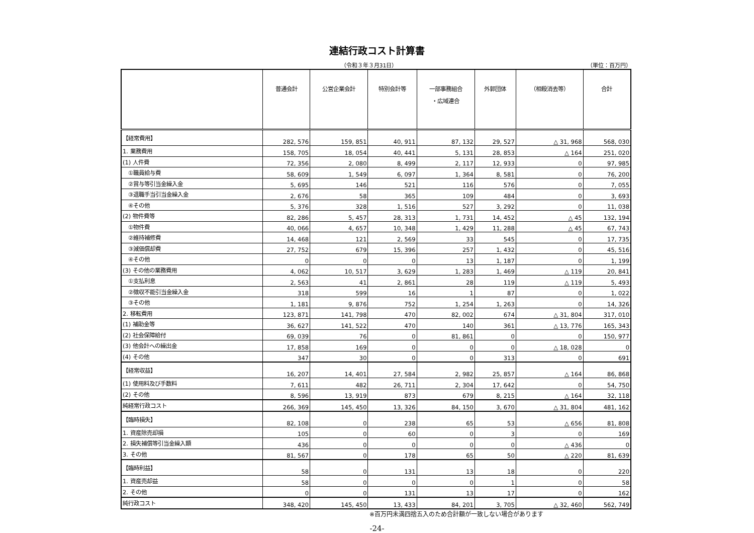連結行政コスト計算書
（令和３年３月31日） （単位：百万円）
| | 普通会計 | 公営企業会計 | 特別会計等 | 一部事務組合 ・広域連合 | 外郭団体 | （相殺消去等） | 合計 |
| --- | --- | --- | --- | --- | --- | --- | --- |
| 【経常費用】 | 282, 576 | 159, 851 | 40, 911 | 87, 132 | 29, 527 | △ 31, 968 | 568, 030 |
| 1. 業務費用 | 158, 705 | 18, 054 | 40, 441 | 5, 131 | 28, 853 | △ 164 | 251, 020 |
| (1) 人件費 | 72, 356 | 2, 080 | 8, 499 | 2, 117 | 12, 933 | 0 | 97, 985 |
| ①職員給与費 | 58, 609 | 1, 549 | 6, 097 | 1, 364 | 8, 581 | 0 | 76, 200 |
| ②賞与等引当金繰入金 | 5, 695 | 146 | 521 | 116 | 576 | 0 | 7, 055 |
| ③退職手当引当金繰入金 | 2, 676 | 58 | 365 | 109 | 484 | 0 | 3, 693 |
| ④その他 | 5, 376 | 328 | 1, 516 | 527 | 3, 292 | 0 | 11, 038 |
| (2) 物件費等 | 82, 286 | 5, 457 | 28, 313 | 1, 731 | 14, 452 | △ 45 | 132, 194 |
| ①物件費 | 40, 066 | 4, 657 | 10, 348 | 1, 429 | 11, 288 | △ 45 | 67, 743 |
| ②維持補修費 | 14, 468 | 121 | 2, 569 | 33 | 545 | 0 | 17, 735 |
| ③減価償却費 | 27, 752 | 679 | 15, 396 | 257 | 1, 432 | 0 | 45, 516 |
| ④その他 | 0 | 0 | 0 | 13 | 1, 187 | 0 | 1, 199 |
| (3) その他の業務費用 | 4, 062 | 10, 517 | 3, 629 | 1, 283 | 1, 469 | △ 119 | 20, 841 |
| ①支払利息 | 2, 563 | 41 | 2, 861 | 28 | 119 | △ 119 | 5, 493 |
| ②徴収不能引当金繰入金 | 318 | 599 | 16 | 1 | 87 | 0 | 1, 022 |
| ③その他 | 1, 181 | 9, 876 | 752 | 1, 254 | 1, 263 | 0 | 14, 326 |
| 2. 移転費用 | 123, 871 | 141, 798 | 470 | 82, 002 | 674 | △ 31, 804 | 317, 010 |
| (1) 補助金等 | 36, 627 | 141, 522 | 470 | 140 | 361 | △ 13, 776 | 165, 343 |
| (2) 社会保障給付 | 69, 039 | 76 | 0 | 81, 861 | 0 | 0 | 150, 977 |
| (3) 他会計への繰出金 | 17, 858 | 169 | 0 | 0 | 0 | △ 18, 028 | 0 |
| (4) その他 | 347 | 30 | 0 | 0 | 313 | 0 | 691 |
| 【経常収益】 | 16, 207 | 14, 401 | 27, 584 | 2, 982 | 25, 857 | △ 164 | 86, 868 |
| (1) 使用料及び手数料 | 7, 611 | 482 | 26, 711 | 2, 304 | 17, 642 | 0 | 54, 750 |
| (2) その他 | 8, 596 | 13, 919 | 873 | 679 | 8, 215 | △ 164 | 32, 118 |
| 純経常行政コスト | 266, 369 | 145, 450 | 13, 326 | 84, 150 | 3, 670 | △ 31, 804 | 481, 162 |
| 【臨時損失】 | 82, 108 | 0 | 238 | 65 | 53 | △ 656 | 81, 808 |
| 1. 資産除売却損 | 105 | 0 | 60 | 0 | 3 | 0 | 169 |
| 2. 損失補償等引当金繰入額 | 436 | 0 | 0 | 0 | 0 | △ 436 | 0 |
| 3. その他 | 81, 567 | 0 | 178 | 65 | 50 | △ 220 | 81, 639 |
| 【臨時利益】 | 58 | 0 | 131 | 13 | 18 | 0 | 220 |
| 1. 資産売却益 | 58 | 0 | 0 | 0 | 1 | 0 | 58 |
| 2. その他 | 0 | 0 | 131 | 13 | 17 | 0 | 162 |
| 純行政コスト | 348, 420 | 145, 450 | 13, 433 | 84, 201 | 3, 705 | △ 32, 460 | 562, 749 |
※百万円未満四捨五入のため合計額が一致しない場合があります
-24-